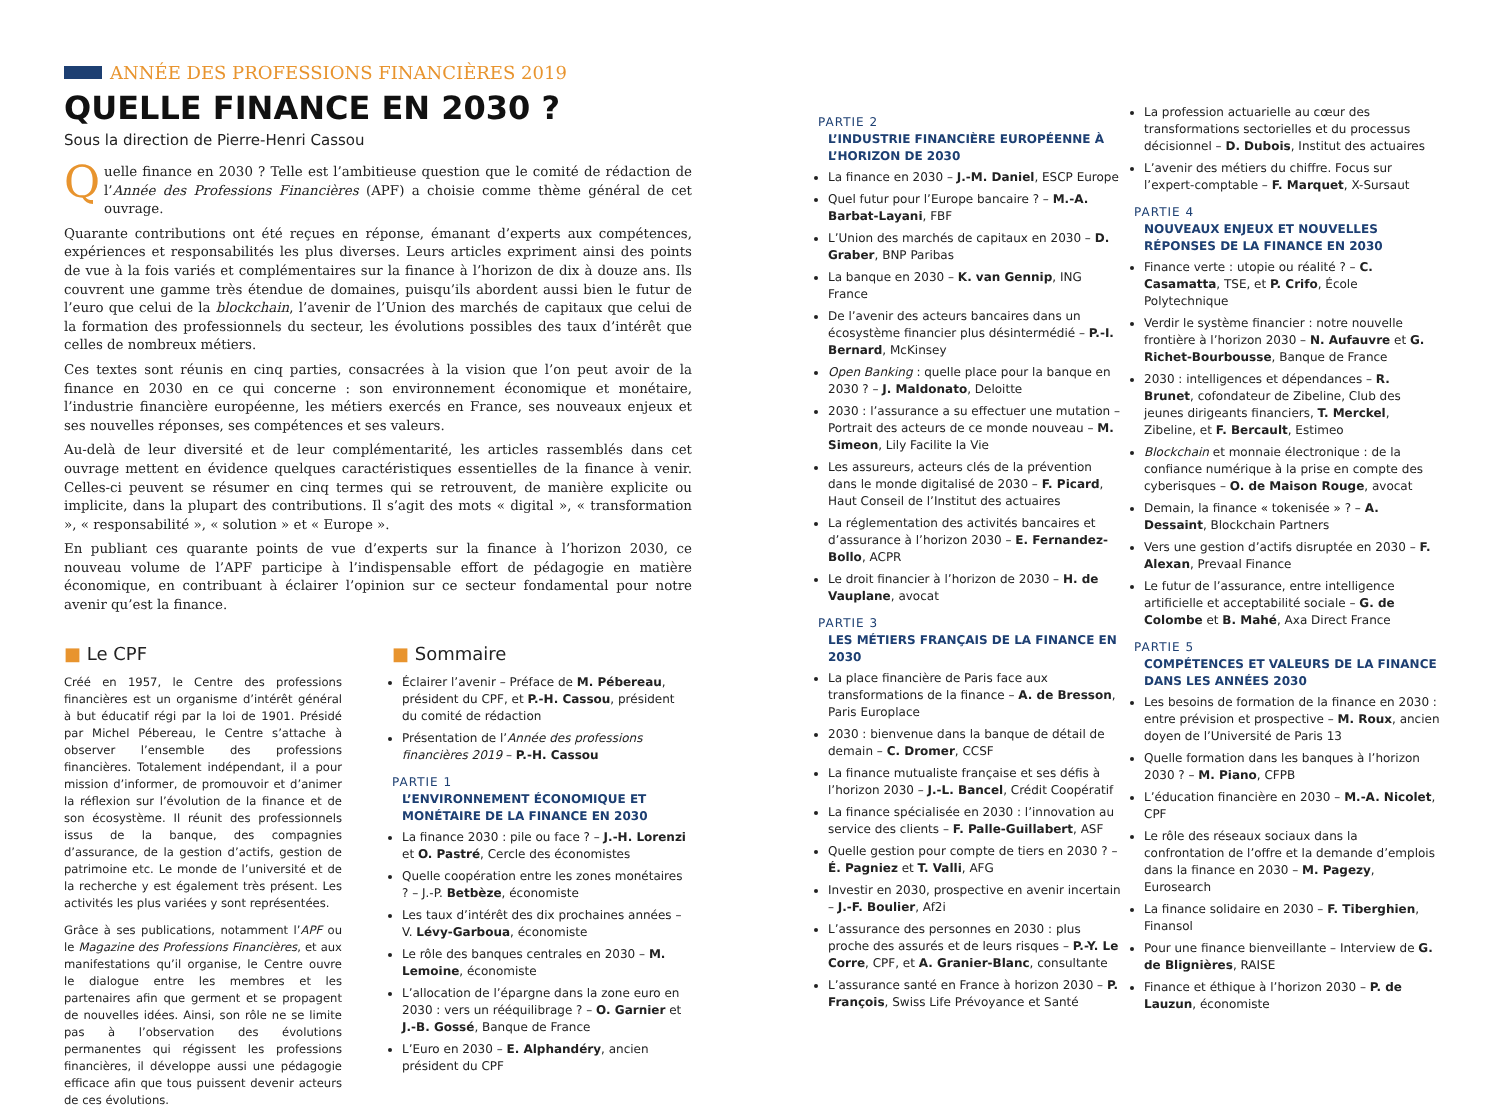ANNÉE DES PROFESSIONS FINANCIÈRES 2019
QUELLE FINANCE EN 2030 ?
Sous la direction de Pierre-Henri Cassou
Quelle finance en 2030 ? Telle est l’ambitieuse question que le comité de rédaction de l’Année des Professions Financières (APF) a choisie comme thème général de cet ouvrage.
Quarante contributions ont été reçues en réponse, émanant d’experts aux compétences, expériences et responsabilités les plus diverses. Leurs articles expriment ainsi des points de vue à la fois variés et complémentaires sur la finance à l’horizon de dix à douze ans. Ils couvrent une gamme très étendue de domaines, puisqu’ils abordent aussi bien le futur de l’euro que celui de la blockchain, l’avenir de l’Union des marchés de capitaux que celui de la formation des professionnels du secteur, les évolutions possibles des taux d’intérêt que celles de nombreux métiers.
Ces textes sont réunis en cinq parties, consacrées à la vision que l’on peut avoir de la finance en 2030 en ce qui concerne : son environnement économique et monétaire, l’industrie financière européenne, les métiers exercés en France, ses nouveaux enjeux et ses nouvelles réponses, ses compétences et ses valeurs.
Au-delà de leur diversité et de leur complémentarité, les articles rassemblés dans cet ouvrage mettent en évidence quelques caractéristiques essentielles de la finance à venir. Celles-ci peuvent se résumer en cinq termes qui se retrouvent, de manière explicite ou implicite, dans la plupart des contributions. Il s’agit des mots « digital », « transformation », « responsabilité », « solution » et « Europe ».
En publiant ces quarante points de vue d’experts sur la finance à l’horizon 2030, ce nouveau volume de l’APF participe à l’indispensable effort de pédagogie en matière économique, en contribuant à éclairer l’opinion sur ce secteur fondamental pour notre avenir qu’est la finance.
■ Le CPF
Créé en 1957, le Centre des professions financières est un organisme d’intérêt général à but éducatif régi par la loi de 1901. Présidé par Michel Pébereau, le Centre s’attache à observer l’ensemble des professions financières. Totalement indépendant, il a pour mission d’informer, de promouvoir et d’animer la réflexion sur l’évolution de la finance et de son écosystème. Il réunit des professionnels issus de la banque, des compagnies d’assurance, de la gestion d’actifs, gestion de patrimoine etc. Le monde de l’université et de la recherche y est également très présent. Les activités les plus variées y sont représentées.
Grâce à ses publications, notamment l’APF ou le Magazine des Professions Financières, et aux manifestations qu’il organise, le Centre ouvre le dialogue entre les membres et les partenaires afin que germent et se propagent de nouvelles idées. Ainsi, son rôle ne se limite pas à l’observation des évolutions permanentes qui régissent les professions financières, il développe aussi une pédagogie efficace afin que tous puissent devenir acteurs de ces évolutions.
■ Sommaire
Éclairer l’avenir – Préface de M. Pébereau, président du CPF, et P.-H. Cassou, président du comité de rédaction
Présentation de l’Année des professions financières 2019 – P.-H. Cassou
PARTIE 1
L’ENVIRONNEMENT ÉCONOMIQUE ET MONÉTAIRE DE LA FINANCE EN 2030
La finance 2030 : pile ou face ? – J.-H. Lorenzi et O. Pastré, Cercle des économistes
Quelle coopération entre les zones monétaires ? – J.-P. Betbèze, économiste
Les taux d’intérêt des dix prochaines années – V. Lévy-Garboua, économiste
Le rôle des banques centrales en 2030 – M. Lemoine, économiste
L’allocation de l’épargne dans la zone euro en 2030 : vers un rééquilibrage ? – O. Garnier et J.-B. Gossé, Banque de France
L’Euro en 2030 – E. Alphandéry, ancien président du CPF
PARTIE 2
L’INDUSTRIE FINANCIÈRE EUROPÉENNE À L’HORIZON DE 2030
La finance en 2030 – J.-M. Daniel, ESCP Europe
Quel futur pour l’Europe bancaire ? – M.-A. Barbat-Layani, FBF
L’Union des marchés de capitaux en 2030 – D. Graber, BNP Paribas
La banque en 2030 – K. van Gennip, ING France
De l’avenir des acteurs bancaires dans un écosystème financier plus désintermédié – P.-I. Bernard, McKinsey
Open Banking : quelle place pour la banque en 2030 ? – J. Maldonato, Deloitte
2030 : l’assurance a su effectuer une mutation – Portrait des acteurs de ce monde nouveau – M. Simeon, Lily Facilite la Vie
Les assureurs, acteurs clés de la prévention dans le monde digitalisé de 2030 – F. Picard, Haut Conseil de l’Institut des actuaires
La réglementation des activités bancaires et d’assurance à l’horizon 2030 – E. Fernandez-Bollo, ACPR
Le droit financier à l’horizon de 2030 – H. de Vauplane, avocat
PARTIE 3
LES MÉTIERS FRANÇAIS DE LA FINANCE EN 2030
La place financière de Paris face aux transformations de la finance – A. de Bresson, Paris Europlace
2030 : bienvenue dans la banque de détail de demain – C. Dromer, CCSF
La finance mutualiste française et ses défis à l’horizon 2030 – J.-L. Bancel, Crédit Coopératif
La finance spécialisée en 2030 : l’innovation au service des clients – F. Palle-Guillabert, ASF
Quelle gestion pour compte de tiers en 2030 ? – É. Pagniez et T. Valli, AFG
Investir en 2030, prospective en avenir incertain – J.-F. Boulier, Af2i
L’assurance des personnes en 2030 : plus proche des assurés et de leurs risques – P.-Y. Le Corre, CPF, et A. Granier-Blanc, consultante
L’assurance santé en France à horizon 2030 – P. François, Swiss Life Prévoyance et Santé
La profession actuarielle au cœur des transformations sectorielles et du processus décisionnel – D. Dubois, Institut des actuaires
L’avenir des métiers du chiffre. Focus sur l’expert-comptable – F. Marquet, X-Sursaut
PARTIE 4
NOUVEAUX ENJEUX ET NOUVELLES RÉPONSES DE LA FINANCE EN 2030
Finance verte : utopie ou réalité ? – C. Casamatta, TSE, et P. Crifo, École Polytechnique
Verdir le système financier : notre nouvelle frontière à l’horizon 2030 – N. Aufauvre et G. Richet-Bourbousse, Banque de France
2030 : intelligences et dépendances – R. Brunet, cofondateur de Zibeline, Club des jeunes dirigeants financiers, T. Merckel, Zibeline, et F. Bercault, Estimeo
Blockchain et monnaie électronique : de la confiance numérique à la prise en compte des cyberisques – O. de Maison Rouge, avocat
Demain, la finance « tokenisée » ? – A. Dessaint, Blockchain Partners
Vers une gestion d’actifs disruptée en 2030 – F. Alexan, Prevaal Finance
Le futur de l’assurance, entre intelligence artificielle et acceptabilité sociale – G. de Colombe et B. Mahé, Axa Direct France
PARTIE 5
COMPÉTENCES ET VALEURS DE LA FINANCE DANS LES ANNÉES 2030
Les besoins de formation de la finance en 2030 : entre prévision et prospective – M. Roux, ancien doyen de l’Université de Paris 13
Quelle formation dans les banques à l’horizon 2030 ? – M. Piano, CFPB
L’éducation financière en 2030 – M.-A. Nicolet, CPF
Le rôle des réseaux sociaux dans la confrontation de l’offre et la demande d’emplois dans la finance en 2030 – M. Pagezy, Eurosearch
La finance solidaire en 2030 – F. Tiberghien, Finansol
Pour une finance bienveillante – Interview de G. de Blignières, RAISE
Finance et éthique à l’horizon 2030 – P. de Lauzun, économiste